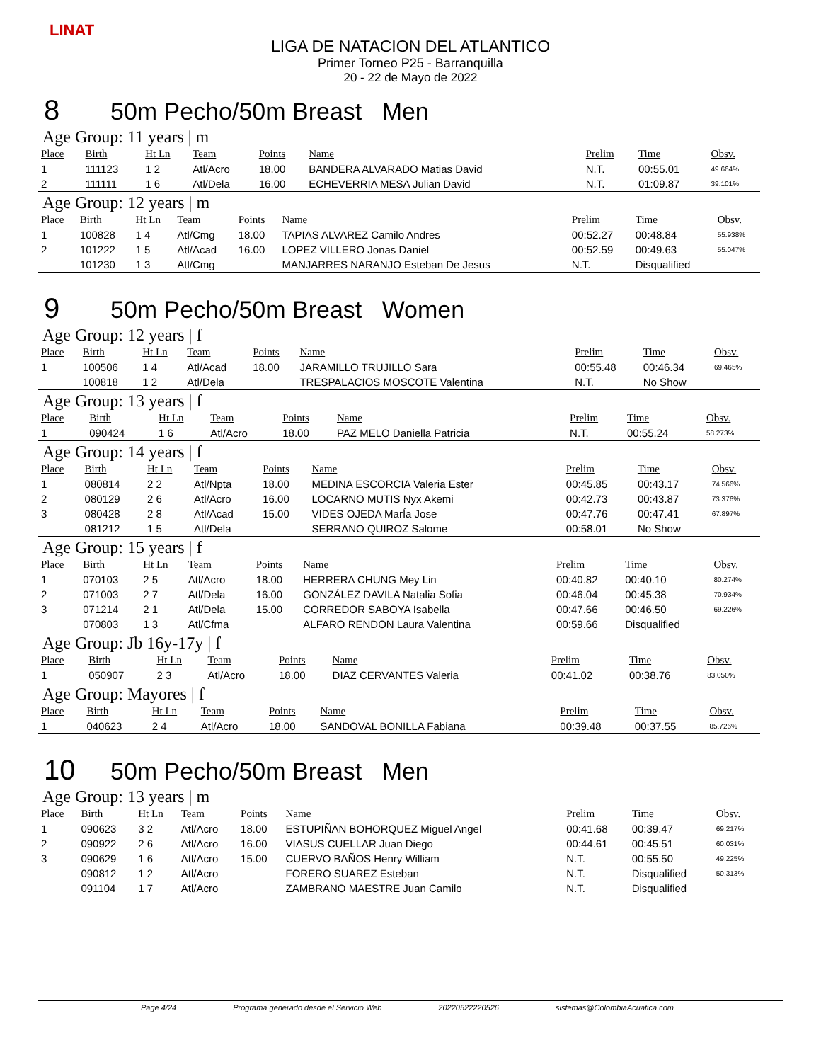LINAT
LIGA DE NATACION DEL ATLANTICO
Primer Torneo P25 - Barranquilla
20 - 22 de Mayo de 2022
8 50m Pecho/50m Breast Men
Age Group: 11 years | m
| Place | Birth | Ht Ln | Team | Points | Name | Prelim | Time | Obsv. |
| --- | --- | --- | --- | --- | --- | --- | --- | --- |
| 1 | 111123 | 1 2 | Atl/Acro | 18.00 | BANDERA ALVARADO Matias David | N.T. | 00:55.01 | 49.664% |
| 2 | 111111 | 1 6 | Atl/Dela | 16.00 | ECHEVERRIA MESA Julian David | N.T. | 01:09.87 | 39.101% |
Age Group: 12 years | m
| Place | Birth | Ht Ln | Team | Points | Name | Prelim | Time | Obsv. |
| --- | --- | --- | --- | --- | --- | --- | --- | --- |
| 1 | 100828 | 1 4 | Atl/Cmg | 18.00 | TAPIAS ALVAREZ Camilo Andres | 00:52.27 | 00:48.84 | 55.938% |
| 2 | 101222 | 1 5 | Atl/Acad | 16.00 | LOPEZ VILLERO Jonas Daniel | 00:52.59 | 00:49.63 | 55.047% |
| | 101230 | 1 3 | Atl/Cmg | | MANJARRES NARANJO Esteban De Jesus | N.T. | Disqualified | |
9 50m Pecho/50m Breast Women
Age Group: 12 years | f
| Place | Birth | Ht Ln | Team | Points | Name | Prelim | Time | Obsv. |
| --- | --- | --- | --- | --- | --- | --- | --- | --- |
| 1 | 100506 | 1 4 | Atl/Acad | 18.00 | JARAMILLO TRUJILLO Sara | 00:55.48 | 00:46.34 | 69.465% |
| | 100818 | 1 2 | Atl/Dela | | TRESPALACIOS MOSCOTE Valentina | N.T. | No Show | |
Age Group: 13 years | f
| Place | Birth | Ht Ln | Team | Points | Name | Prelim | Time | Obsv. |
| --- | --- | --- | --- | --- | --- | --- | --- | --- |
| 1 | 090424 | 1 6 | Atl/Acro | 18.00 | PAZ MELO Daniella Patricia | N.T. | 00:55.24 | 58.273% |
Age Group: 14 years | f
| Place | Birth | Ht Ln | Team | Points | Name | Prelim | Time | Obsv. |
| --- | --- | --- | --- | --- | --- | --- | --- | --- |
| 1 | 080814 | 2 2 | Atl/Npta | 18.00 | MEDINA ESCORCIA Valeria Ester | 00:45.85 | 00:43.17 | 74.566% |
| 2 | 080129 | 2 6 | Atl/Acro | 16.00 | LOCARNO MUTIS Nyx Akemi | 00:42.73 | 00:43.87 | 73.376% |
| 3 | 080428 | 2 8 | Atl/Acad | 15.00 | VIDES OJEDA MarÍa Jose | 00:47.76 | 00:47.41 | 67.897% |
| | 081212 | 1 5 | Atl/Dela | | SERRANO QUIROZ Salome | 00:58.01 | No Show | |
Age Group: 15 years | f
| Place | Birth | Ht Ln | Team | Points | Name | Prelim | Time | Obsv. |
| --- | --- | --- | --- | --- | --- | --- | --- | --- |
| 1 | 070103 | 2 5 | Atl/Acro | 18.00 | HERRERA CHUNG Mey Lin | 00:40.82 | 00:40.10 | 80.274% |
| 2 | 071003 | 2 7 | Atl/Dela | 16.00 | GONZÁLEZ DAVILA Natalia Sofia | 00:46.04 | 00:45.38 | 70.934% |
| 3 | 071214 | 2 1 | Atl/Dela | 15.00 | CORREDOR SABOYA Isabella | 00:47.66 | 00:46.50 | 69.226% |
| | 070803 | 1 3 | Atl/Cfma | | ALFARO RENDON Laura Valentina | 00:59.66 | Disqualified | |
Age Group: Jb 16y-17y | f
| Place | Birth | Ht Ln | Team | Points | Name | Prelim | Time | Obsv. |
| --- | --- | --- | --- | --- | --- | --- | --- | --- |
| 1 | 050907 | 2 3 | Atl/Acro | 18.00 | DIAZ CERVANTES Valeria | 00:41.02 | 00:38.76 | 83.050% |
Age Group: Mayores | f
| Place | Birth | Ht Ln | Team | Points | Name | Prelim | Time | Obsv. |
| --- | --- | --- | --- | --- | --- | --- | --- | --- |
| 1 | 040623 | 2 4 | Atl/Acro | 18.00 | SANDOVAL BONILLA Fabiana | 00:39.48 | 00:37.55 | 85.726% |
10 50m Pecho/50m Breast Men
Age Group: 13 years | m
| Place | Birth | Ht Ln | Team | Points | Name | Prelim | Time | Obsv. |
| --- | --- | --- | --- | --- | --- | --- | --- | --- |
| 1 | 090623 | 3 2 | Atl/Acro | 18.00 | ESTUPIÑAN BOHORQUEZ Miguel Angel | 00:41.68 | 00:39.47 | 69.217% |
| 2 | 090922 | 2 6 | Atl/Acro | 16.00 | VIASUS CUELLAR Juan Diego | 00:44.61 | 00:45.51 | 60.031% |
| 3 | 090629 | 1 6 | Atl/Acro | 15.00 | CUERVO BAÑOS Henry William | N.T. | 00:55.50 | 49.225% |
| | 090812 | 1 2 | Atl/Acro | | FORERO SUAREZ Esteban | N.T. | Disqualified | 50.313% |
| | 091104 | 1 7 | Atl/Acro | | ZAMBRANO MAESTRE Juan Camilo | N.T. | Disqualified | |
Page 4/24 Programa generado desde el Servicio Web 20220522220526 sistemas@ColombiaAcuatica.com